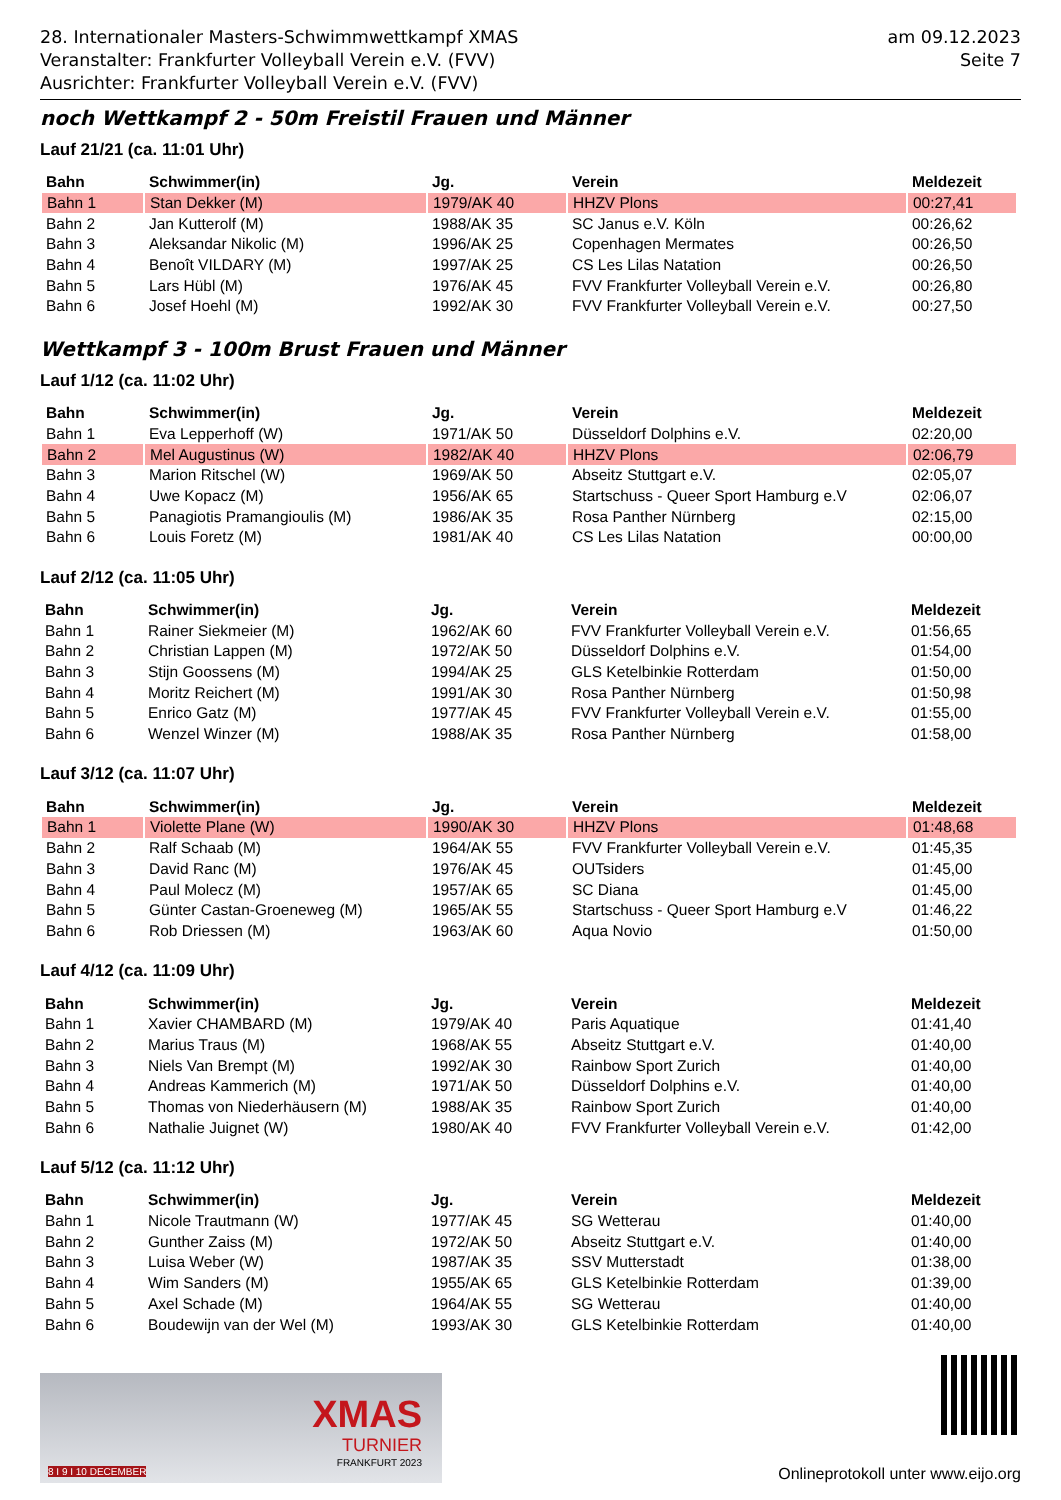28. Internationaler Masters-Schwimmwettkampf XMAS
Veranstalter: Frankfurter Volleyball Verein e.V. (FVV)
Ausrichter: Frankfurter Volleyball Verein e.V. (FVV)
am 09.12.2023
Seite 7
noch Wettkampf 2 - 50m Freistil Frauen und Männer
Lauf 21/21 (ca. 11:01 Uhr)
| Bahn | Schwimmer(in) | Jg. | Verein | Meldezeit |
| --- | --- | --- | --- | --- |
| Bahn 1 | Stan Dekker (M) | 1979/AK 40 | HHZV Plons | 00:27,41 |
| Bahn 2 | Jan Kutterolf (M) | 1988/AK 35 | SC Janus e.V. Köln | 00:26,62 |
| Bahn 3 | Aleksandar Nikolic (M) | 1996/AK 25 | Copenhagen Mermates | 00:26,50 |
| Bahn 4 | Benoît VILDARY (M) | 1997/AK 25 | CS Les Lilas Natation | 00:26,50 |
| Bahn 5 | Lars Hübl (M) | 1976/AK 45 | FVV Frankfurter Volleyball Verein e.V. | 00:26,80 |
| Bahn 6 | Josef Hoehl (M) | 1992/AK 30 | FVV Frankfurter Volleyball Verein e.V. | 00:27,50 |
Wettkampf 3 - 100m Brust Frauen und Männer
Lauf 1/12 (ca. 11:02 Uhr)
| Bahn | Schwimmer(in) | Jg. | Verein | Meldezeit |
| --- | --- | --- | --- | --- |
| Bahn 1 | Eva Lepperhoff (W) | 1971/AK 50 | Düsseldorf Dolphins e.V. | 02:20,00 |
| Bahn 2 | Mel Augustinus (W) | 1982/AK 40 | HHZV Plons | 02:06,79 |
| Bahn 3 | Marion Ritschel (W) | 1969/AK 50 | Abseitz Stuttgart e.V. | 02:05,07 |
| Bahn 4 | Uwe Kopacz (M) | 1956/AK 65 | Startschuss - Queer Sport Hamburg e.V | 02:06,07 |
| Bahn 5 | Panagiotis Pramangioulis (M) | 1986/AK 35 | Rosa Panther Nürnberg | 02:15,00 |
| Bahn 6 | Louis Foretz (M) | 1981/AK 40 | CS Les Lilas Natation | 00:00,00 |
Lauf 2/12 (ca. 11:05 Uhr)
| Bahn | Schwimmer(in) | Jg. | Verein | Meldezeit |
| --- | --- | --- | --- | --- |
| Bahn 1 | Rainer Siekmeier (M) | 1962/AK 60 | FVV Frankfurter Volleyball Verein e.V. | 01:56,65 |
| Bahn 2 | Christian Lappen (M) | 1972/AK 50 | Düsseldorf Dolphins e.V. | 01:54,00 |
| Bahn 3 | Stijn Goossens (M) | 1994/AK 25 | GLS Ketelbinkie Rotterdam | 01:50,00 |
| Bahn 4 | Moritz Reichert (M) | 1991/AK 30 | Rosa Panther Nürnberg | 01:50,98 |
| Bahn 5 | Enrico Gatz (M) | 1977/AK 45 | FVV Frankfurter Volleyball Verein e.V. | 01:55,00 |
| Bahn 6 | Wenzel Winzer (M) | 1988/AK 35 | Rosa Panther Nürnberg | 01:58,00 |
Lauf 3/12 (ca. 11:07 Uhr)
| Bahn | Schwimmer(in) | Jg. | Verein | Meldezeit |
| --- | --- | --- | --- | --- |
| Bahn 1 | Violette Plane (W) | 1990/AK 30 | HHZV Plons | 01:48,68 |
| Bahn 2 | Ralf Schaab (M) | 1964/AK 55 | FVV Frankfurter Volleyball Verein e.V. | 01:45,35 |
| Bahn 3 | David Ranc (M) | 1976/AK 45 | OUTsiders | 01:45,00 |
| Bahn 4 | Paul Molecz (M) | 1957/AK 65 | SC Diana | 01:45,00 |
| Bahn 5 | Günter Castan-Groeneweg (M) | 1965/AK 55 | Startschuss - Queer Sport Hamburg e.V | 01:46,22 |
| Bahn 6 | Rob Driessen (M) | 1963/AK 60 | Aqua Novio | 01:50,00 |
Lauf 4/12 (ca. 11:09 Uhr)
| Bahn | Schwimmer(in) | Jg. | Verein | Meldezeit |
| --- | --- | --- | --- | --- |
| Bahn 1 | Xavier CHAMBARD (M) | 1979/AK 40 | Paris Aquatique | 01:41,40 |
| Bahn 2 | Marius Traus (M) | 1968/AK 55 | Abseitz Stuttgart e.V. | 01:40,00 |
| Bahn 3 | Niels Van Brempt (M) | 1992/AK 30 | Rainbow Sport Zurich | 01:40,00 |
| Bahn 4 | Andreas Kammerich (M) | 1971/AK 50 | Düsseldorf Dolphins e.V. | 01:40,00 |
| Bahn 5 | Thomas von Niederhäusern (M) | 1988/AK 35 | Rainbow Sport Zurich | 01:40,00 |
| Bahn 6 | Nathalie Juignet (W) | 1980/AK 40 | FVV Frankfurter Volleyball Verein e.V. | 01:42,00 |
Lauf 5/12 (ca. 11:12 Uhr)
| Bahn | Schwimmer(in) | Jg. | Verein | Meldezeit |
| --- | --- | --- | --- | --- |
| Bahn 1 | Nicole Trautmann (W) | 1977/AK 45 | SG Wetterau | 01:40,00 |
| Bahn 2 | Gunther Zaiss (M) | 1972/AK 50 | Abseitz Stuttgart e.V. | 01:40,00 |
| Bahn 3 | Luisa Weber (W) | 1987/AK 35 | SSV Mutterstadt | 01:38,00 |
| Bahn 4 | Wim Sanders (M) | 1955/AK 65 | GLS Ketelbinkie Rotterdam | 01:39,00 |
| Bahn 5 | Axel Schade (M) | 1964/AK 55 | SG Wetterau | 01:40,00 |
| Bahn 6 | Boudewijn van der Wel (M) | 1993/AK 30 | GLS Ketelbinkie Rotterdam | 01:40,00 |
XMAS
TURNIER
FRANKFURT 2023
8 I 9 I 10 DECEMBER
Onlineprotokoll unter www.eijo.org